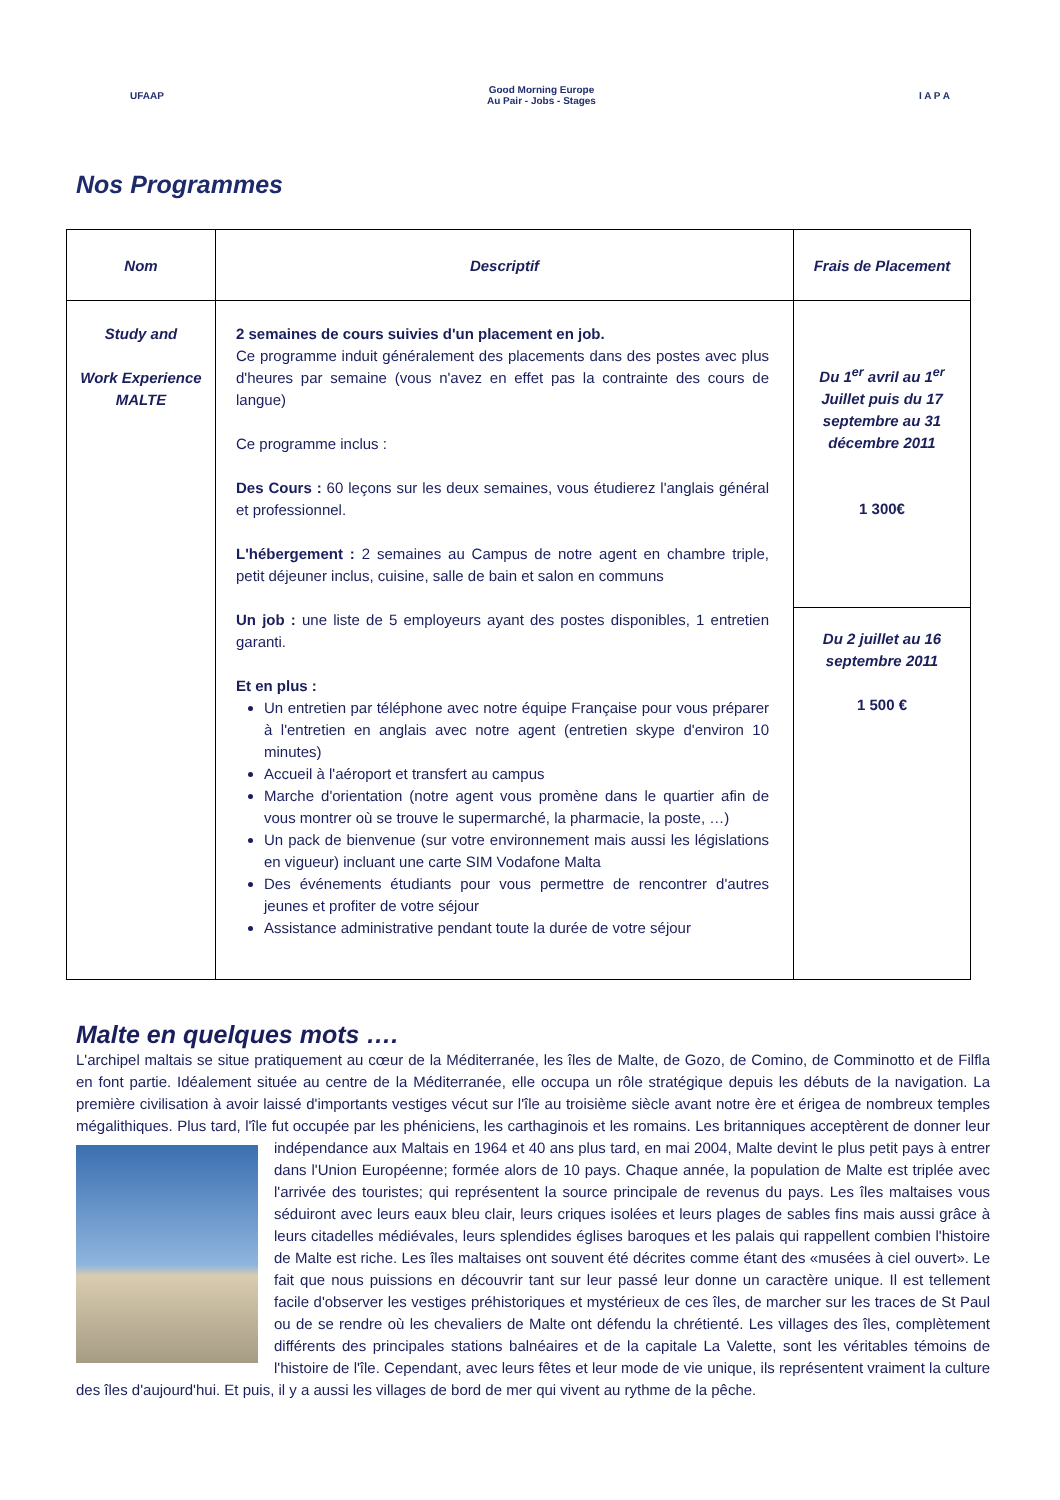UFAAP
Good Morning Europe
Au Pair - Jobs - Stages
I A P A
Nos Programmes
| Nom | Descriptif | Frais de Placement |
| --- | --- | --- |
| Study and Work Experience MALTE | 2 semaines de cours suivies d'un placement en job. Ce programme induit généralement des placements dans des postes avec plus d'heures par semaine (vous n'avez en effet pas la contrainte des cours de langue) Ce programme inclus : Des Cours : 60 leçons sur les deux semaines, vous étudierez l'anglais général et professionnel. L'hébergement : 2 semaines au Campus de notre agent en chambre triple, petit déjeuner inclus, cuisine, salle de bain et salon en communs Un job : une liste de 5 employeurs ayant des postes disponibles, 1 entretien garanti. Et en plus : Un entretien par téléphone avec notre équipe Française pour vous préparer à l'entretien en anglais avec notre agent (entretien skype d'environ 10 minutes) Accueil à l'aéroport et transfert au campus Marche d'orientation (notre agent vous promène dans le quartier afin de vous montrer où se trouve le supermarché, la pharmacie, la poste, …) Un pack de bienvenue (sur votre environnement mais aussi les législations en vigueur) incluant une carte SIM Vodafone Malta Des événements étudiants pour vous permettre de rencontrer d'autres jeunes et profiter de votre séjour Assistance administrative pendant toute la durée de votre séjour | Du 1<sup>er</sup> avril au 1<sup>er</sup> Juillet puis du 17 septembre au 31 décembre 2011 1 300€ |
| | | Du 2 juillet au 16 septembre 2011 1 500 € |
Malte en quelques mots ….
L'archipel maltais se situe pratiquement au cœur de la Méditerranée, les îles de Malte, de Gozo, de Comino, de Comminotto et de Filfla en font partie. Idéalement située au centre de la Méditerranée, elle occupa un rôle stratégique depuis les débuts de la navigation. La première civilisation à avoir laissé d'importants vestiges vécut sur l'île au troisième siècle avant notre ère et érigea de nombreux temples mégalithiques. Plus tard, l'île fut occupée par les phéniciens, les carthaginois et les romains. Les britanniques acceptèrent de donner leur indépendance aux Maltais en 1964 et 40 ans plus tard, en mai 2004, Malte
devint le plus petit pays à entrer dans l'Union Européenne; formée alors de 10 pays. Chaque année, la population de Malte est triplée avec l'arrivée des touristes; qui représentent la source principale de revenus du pays. Les îles maltaises vous séduiront avec leurs eaux bleu clair, leurs criques isolées et leurs plages de sables fins mais aussi grâce à leurs citadelles médiévales, leurs splendides églises baroques et les palais qui rappellent combien l'histoire de Malte est riche. Les îles maltaises ont souvent été décrites comme étant des «musées à ciel ouvert». Le fait que nous puissions en découvrir tant sur leur passé leur donne un caractère unique. Il est tellement facile d'observer les vestiges préhistoriques et mystérieux de ces îles, de marcher sur les traces de St Paul ou de se rendre où les chevaliers de Malte ont défendu la chrétienté. Les villages des îles, complètement différents des principales stations balnéaires et de la capitale La Valette, sont les véritables témoins de l'histoire de l'île. Cependant, avec leurs fêtes et leur mode de vie unique, ils représentent vraiment la culture des îles d'aujourd'hui. Et puis, il y a aussi les villages de bord de mer qui vivent au rythme de la pêche.